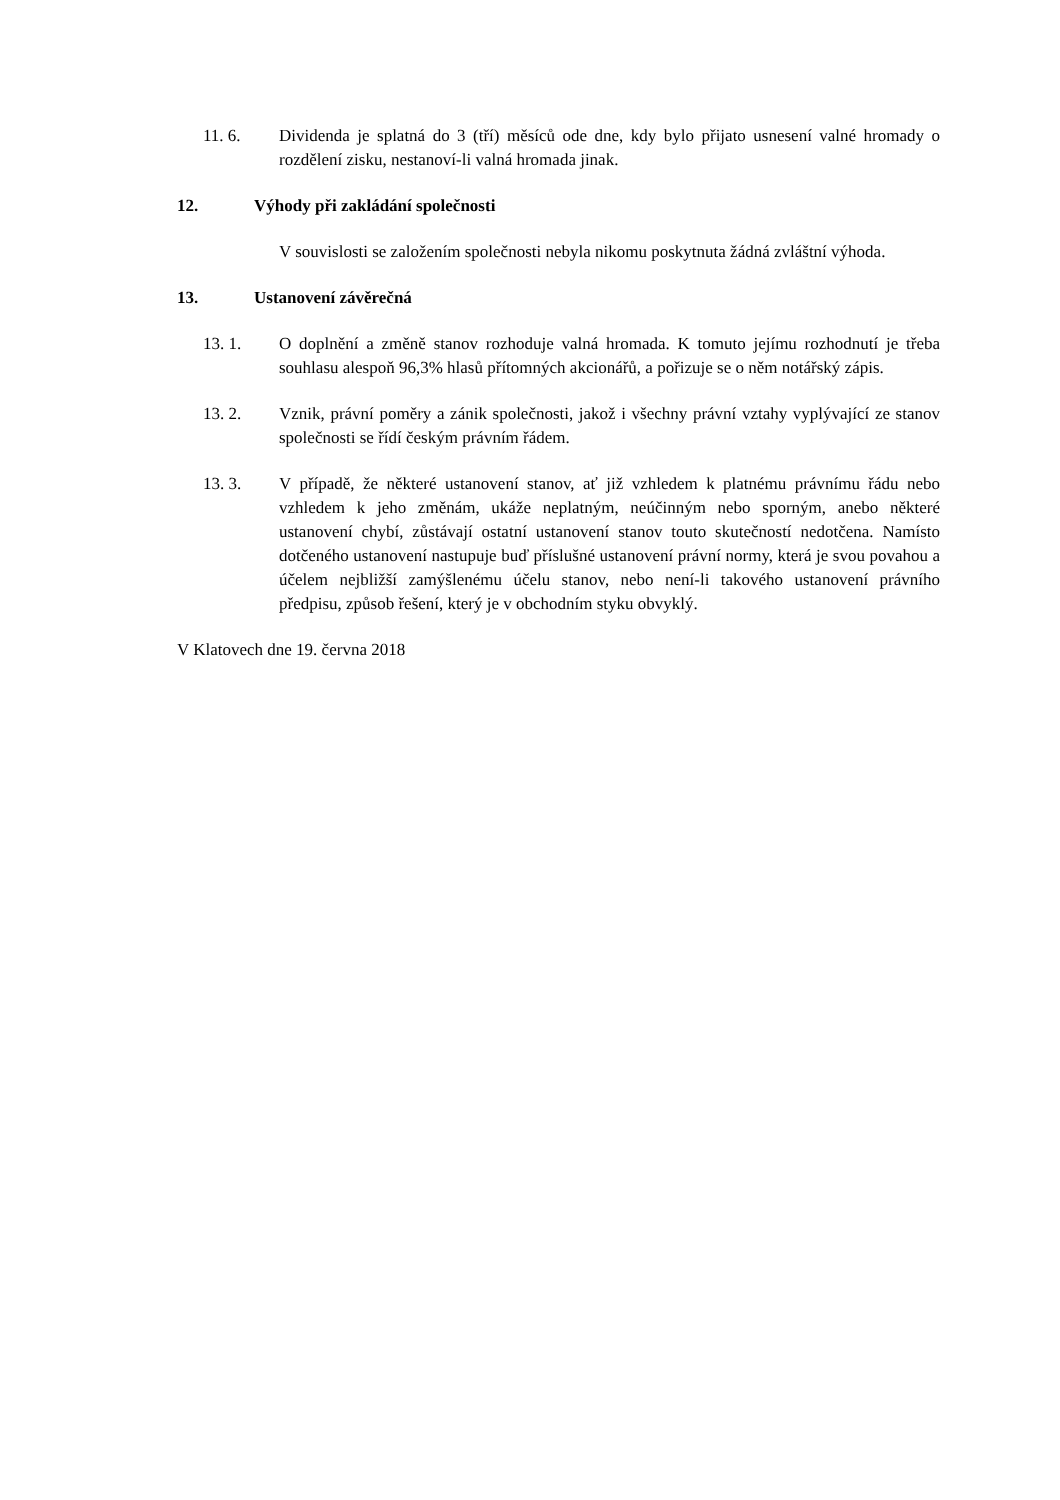11. 6. Dividenda je splatná do 3 (tří) měsíců ode dne, kdy bylo přijato usnesení valné hromady o rozdělení zisku, nestanoví-li valná hromada jinak.
12. Výhody při zakládání společnosti
V souvislosti se založením společnosti nebyla nikomu poskytnuta žádná zvláštní výhoda.
13. Ustanovení závěrečná
13. 1. O doplnění a změně stanov rozhoduje valná hromada. K tomuto jejímu rozhodnutí je třeba souhlasu alespoň 96,3% hlasů přítomných akcionářů, a pořizuje se o něm notářský zápis.
13. 2. Vznik, právní poměry a zánik společnosti, jakož i všechny právní vztahy vyplývající ze stanov společnosti se řídí českým právním řádem.
13. 3. V případě, že některé ustanovení stanov, ať již vzhledem k platnému právnímu řádu nebo vzhledem k jeho změnám, ukáže neplatným, neúčinným nebo sporným, anebo některé ustanovení chybí, zůstávají ostatní ustanovení stanov touto skutečností nedotčena. Namísto dotčeného ustanovení nastupuje buď příslušné ustanovení právní normy, která je svou povahou a účelem nejbližší zamýšlenému účelu stanov, nebo není-li takového ustanovení právního předpisu, způsob řešení, který je v obchodním styku obvyklý.
V Klatovech dne 19. června 2018